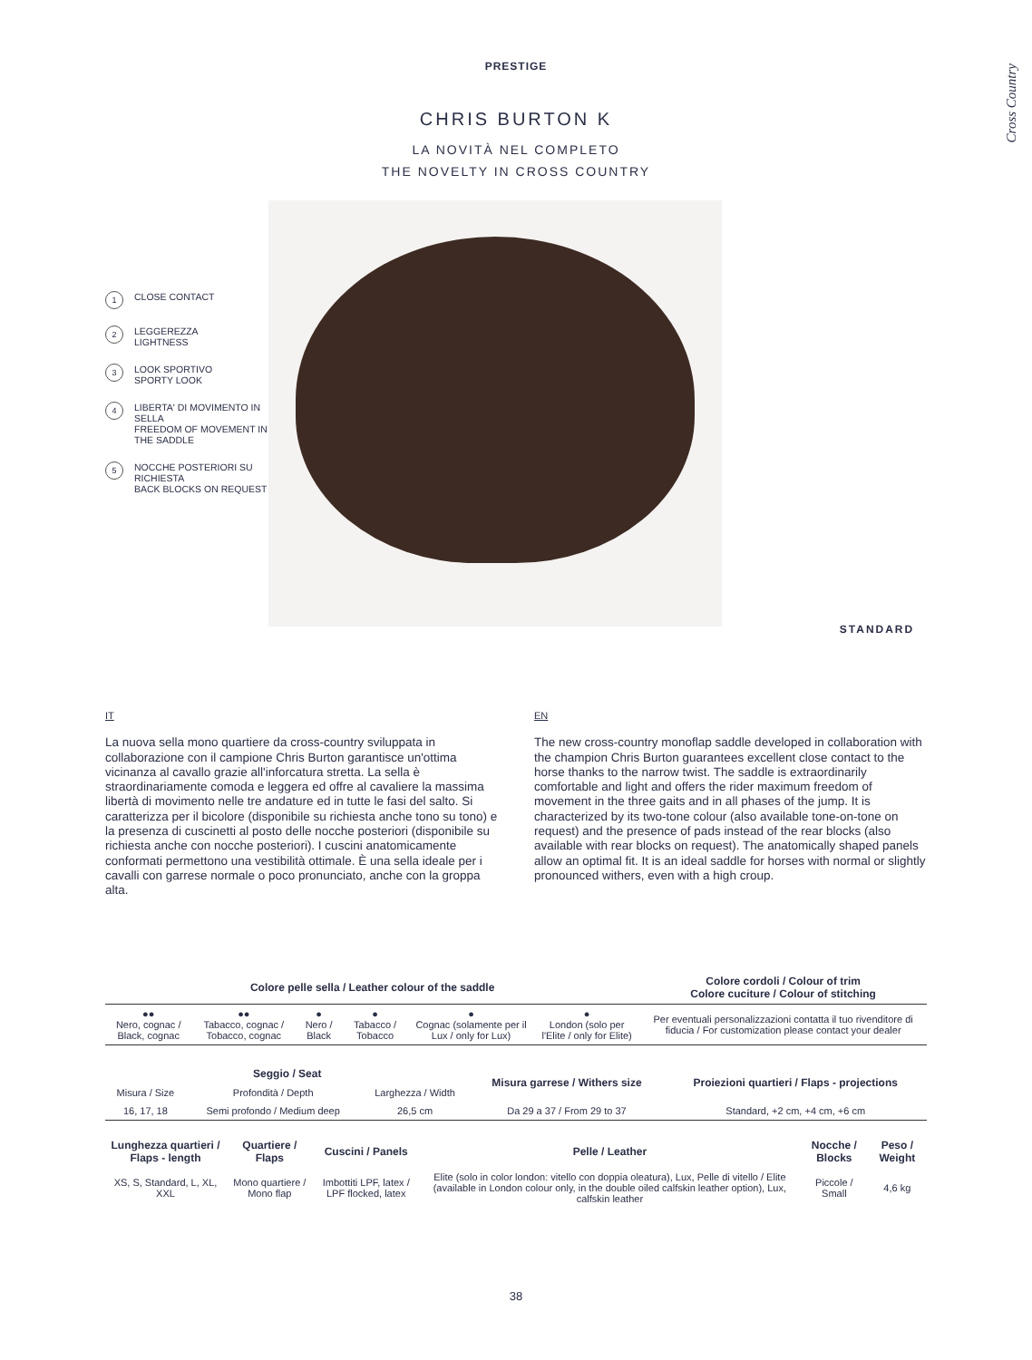Cross Country
PRESTIGE
CHRIS BURTON K
LA NOVITÀ NEL COMPLETO
THE NOVELTY IN CROSS COUNTRY
1 CLOSE CONTACT
2 LEGGEREZZA
LIGHTNESS
3 LOOK SPORTIVO
SPORTY LOOK
4 LIBERTA' DI MOVIMENTO IN SELLA
FREEDOM OF MOVEMENT IN THE SADDLE
5 NOCCHE POSTERIORI SU RICHIESTA
BACK BLOCKS ON REQUEST
STANDARD
IT
La nuova sella mono quartiere da cross-country sviluppata in collaborazione con il campione Chris Burton garantisce un'ottima vicinanza al cavallo grazie all'inforcatura stretta. La sella è straordinariamente comoda e leggera ed offre al cavaliere la massima libertà di movimento nelle tre andature ed in tutte le fasi del salto. Si caratterizza per il bicolore (disponibile su richiesta anche tono su tono) e la presenza di cuscinetti al posto delle nocche posteriori (disponibile su richiesta anche con nocche posteriori). I cuscini anatomicamente conformati permettono una vestibilità ottimale. È una sella ideale per i cavalli con garrese normale o poco pronunciato, anche con la groppa alta.
EN
The new cross-country monoflap saddle developed in collaboration with the champion Chris Burton guarantees excellent close contact to the horse thanks to the narrow twist. The saddle is extraordinarily comfortable and light and offers the rider maximum freedom of movement in the three gaits and in all phases of the jump. It is characterized by its two-tone colour (also available tone-on-tone on request) and the presence of pads instead of the rear blocks (also available with rear blocks on request). The anatomically shaped panels allow an optimal fit. It is an ideal saddle for horses with normal or slightly pronounced withers, even with a high croup.
| Colore pelle sella / Leather colour of the saddle | | | | | | Colore cordoli / Colour of trim Colore cuciture / Colour of stitching |
| --- | --- | --- | --- | --- | --- | --- |
| ●● Nero, cognac / Black, cognac | ●● Tabacco, cognac / Tobacco, cognac | ● Nero / Black | ● Tabacco / Tobacco | ● Cognac (solamente per il Lux / only for Lux) | ● London (solo per l'Elite / only for Elite) | Per eventuali personalizzazioni contatta il tuo rivenditore di fiducia / For customization please contact your dealer |
| Seggio / Seat | | | Misura garrese / Withers size | Proiezioni quartieri / Flaps - projections |
| --- | --- | --- | --- | --- |
| Misura / Size | Profondità / Depth | Larghezza / Width | | |
| 16, 17, 18 | Semi profondo / Medium deep | 26,5 cm | Da 29 a 37 / From 29 to 37 | Standard, +2 cm, +4 cm, +6 cm |
| Lunghezza quartieri / Flaps - length | Quartiere / Flaps | Cuscini / Panels | Pelle / Leather | Nocche / Blocks | Peso / Weight |
| --- | --- | --- | --- | --- | --- |
| XS, S, Standard, L, XL, XXL | Mono quartiere / Mono flap | Imbottiti LPF, latex / LPF flocked, latex | Elite (solo in color london: vitello con doppia oleatura), Lux, Pelle di vitello / Elite (available in London colour only, in the double oiled calfskin leather option), Lux, calfskin leather | Piccole / Small | 4,6 kg |
38